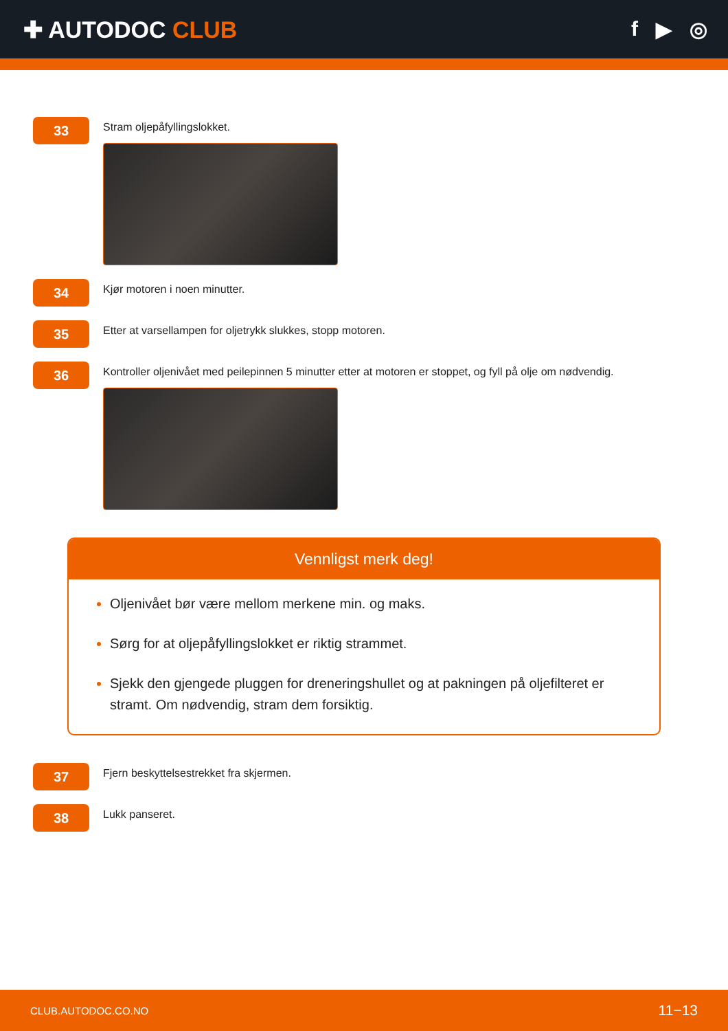✚ AUTODOC CLUB f ▶ ◎
33
Stram oljepåfyllingslokket.
34
Kjør motoren i noen minutter.
35
Etter at varsellampen for oljetrykk slukkes, stopp motoren.
36
Kontroller oljenivået med peilepinnen 5 minutter etter at motoren er stoppet, og fyll på olje om nødvendig.
Vennligst merk deg!
Oljenivået bør være mellom merkene min. og maks.
Sørg for at oljepåfyllingslokket er riktig strammet.
Sjekk den gjengede pluggen for dreneringshullet og at pakningen på oljefilteret er stramt. Om nødvendig, stram dem forsiktig.
37
Fjern beskyttelsestrekket fra skjermen.
38
Lukk panseret.
CLUB.AUTODOC.CO.NO 11−13